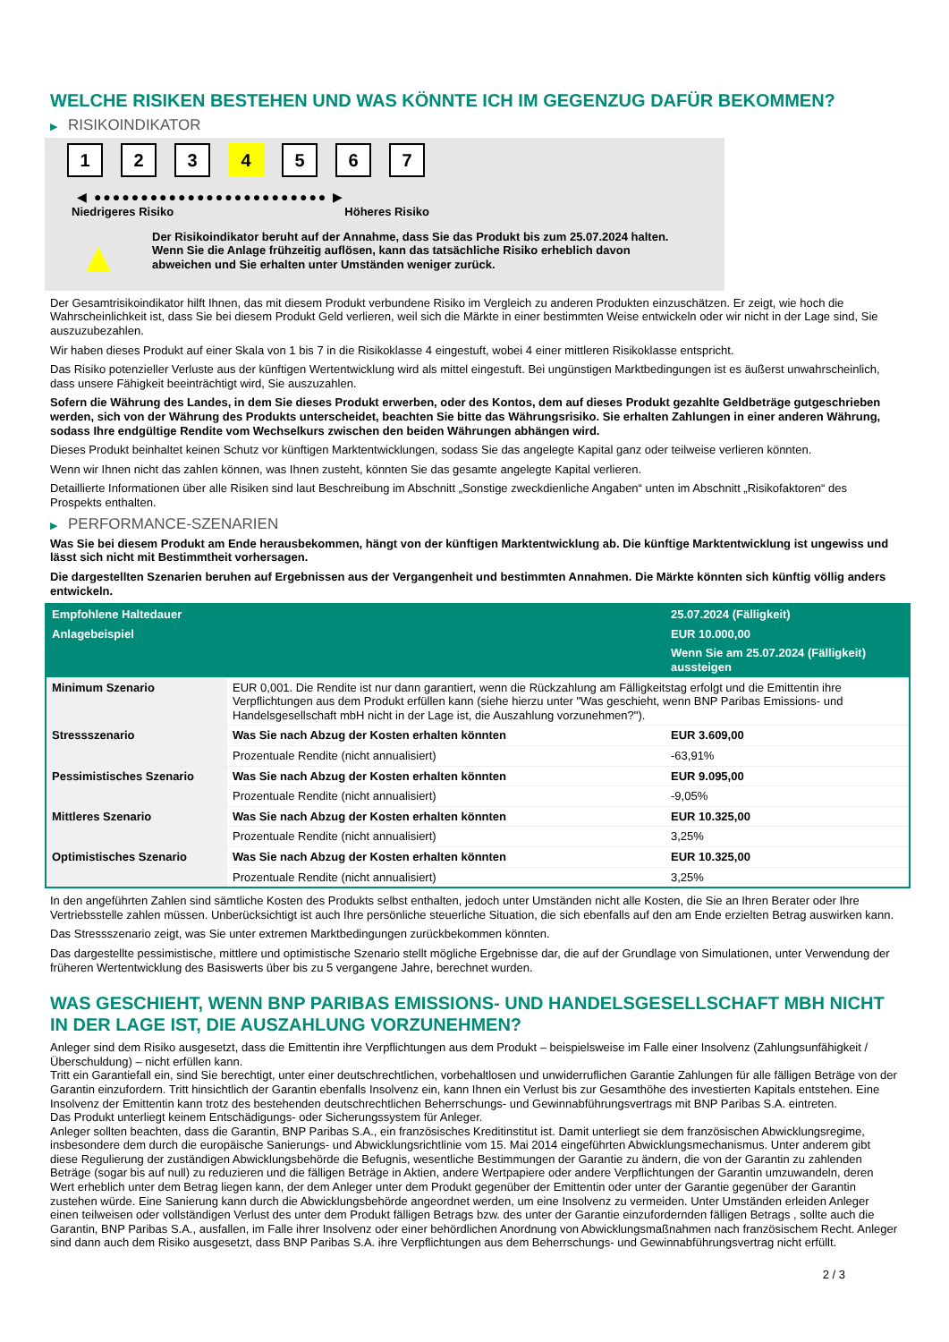WELCHE RISIKEN BESTEHEN UND WAS KÖNNTE ICH IM GEGENZUG DAFÜR BEKOMMEN?
▶ RISIKOINDIKATOR
1 2 3 4 5 6 7
◀ ●●●●●●●●●●●●●●●●●●●●●●●●● ▶
Niedrigeres Risiko Höheres Risiko
▲
Der Risikoindikator beruht auf der Annahme, dass Sie das Produkt bis zum 25.07.2024 halten.
Wenn Sie die Anlage frühzeitig auflösen, kann das tatsächliche Risiko erheblich davon abweichen und Sie erhalten unter Umständen weniger zurück.
Der Gesamtrisikoindikator hilft Ihnen, das mit diesem Produkt verbundene Risiko im Vergleich zu anderen Produkten einzuschätzen. Er zeigt, wie hoch die Wahrscheinlichkeit ist, dass Sie bei diesem Produkt Geld verlieren, weil sich die Märkte in einer bestimmten Weise entwickeln oder wir nicht in der Lage sind, Sie auszuzubezahlen.
Wir haben dieses Produkt auf einer Skala von 1 bis 7 in die Risikoklasse 4 eingestuft, wobei 4 einer mittleren Risikoklasse entspricht.
Das Risiko potenzieller Verluste aus der künftigen Wertentwicklung wird als mittel eingestuft. Bei ungünstigen Marktbedingungen ist es äußerst unwahrscheinlich, dass unsere Fähigkeit beeinträchtigt wird, Sie auszuzahlen.
Sofern die Währung des Landes, in dem Sie dieses Produkt erwerben, oder des Kontos, dem auf dieses Produkt gezahlte Geldbeträge gutgeschrieben werden, sich von der Währung des Produkts unterscheidet, beachten Sie bitte das Währungsrisiko. Sie erhalten Zahlungen in einer anderen Währung, sodass Ihre endgültige Rendite vom Wechselkurs zwischen den beiden Währungen abhängen wird.
Dieses Produkt beinhaltet keinen Schutz vor künftigen Marktentwicklungen, sodass Sie das angelegte Kapital ganz oder teilweise verlieren könnten.
Wenn wir Ihnen nicht das zahlen können, was Ihnen zusteht, könnten Sie das gesamte angelegte Kapital verlieren.
Detaillierte Informationen über alle Risiken sind laut Beschreibung im Abschnitt „Sonstige zweckdienliche Angaben“ unten im Abschnitt „Risikofaktoren“ des Prospekts enthalten.
▶ PERFORMANCE-SZENARIEN
Was Sie bei diesem Produkt am Ende herausbekommen, hängt von der künftigen Marktentwicklung ab. Die künftige Marktentwicklung ist ungewiss und lässt sich nicht mit Bestimmtheit vorhersagen.
Die dargestellten Szenarien beruhen auf Ergebnissen aus der Vergangenheit und bestimmten Annahmen. Die Märkte könnten sich künftig völlig anders entwickeln.
| Empfohlene Haltedauer | | 25.07.2024 (Fälligkeit) |
| --- | --- | --- |
| Anlagebeispiel | | EUR 10.000,00 |
| | | Wenn Sie am 25.07.2024 (Fälligkeit) aussteigen |
| Minimum Szenario | EUR 0,001. Die Rendite ist nur dann garantiert, wenn die Rückzahlung am Fälligkeitstag erfolgt und die Emittentin ihre Verpflichtungen aus dem Produkt erfüllen kann (siehe hierzu unter "Was geschieht, wenn BNP Paribas Emissions- und Handelsgesellschaft mbH nicht in der Lage ist, die Auszahlung vorzunehmen?"). | |
| Stressszenario | Was Sie nach Abzug der Kosten erhalten könnten | EUR 3.609,00 |
| | Prozentuale Rendite (nicht annualisiert) | -63,91% |
| Pessimistisches Szenario | Was Sie nach Abzug der Kosten erhalten könnten | EUR 9.095,00 |
| | Prozentuale Rendite (nicht annualisiert) | -9,05% |
| Mittleres Szenario | Was Sie nach Abzug der Kosten erhalten könnten | EUR 10.325,00 |
| | Prozentuale Rendite (nicht annualisiert) | 3,25% |
| Optimistisches Szenario | Was Sie nach Abzug der Kosten erhalten könnten | EUR 10.325,00 |
| | Prozentuale Rendite (nicht annualisiert) | 3,25% |
In den angeführten Zahlen sind sämtliche Kosten des Produkts selbst enthalten, jedoch unter Umständen nicht alle Kosten, die Sie an Ihren Berater oder Ihre Vertriebsstelle zahlen müssen. Unberücksichtigt ist auch Ihre persönliche steuerliche Situation, die sich ebenfalls auf den am Ende erzielten Betrag auswirken kann.
Das Stressszenario zeigt, was Sie unter extremen Marktbedingungen zurückbekommen könnten.
Das dargestellte pessimistische, mittlere und optimistische Szenario stellt mögliche Ergebnisse dar, die auf der Grundlage von Simulationen, unter Verwendung der früheren Wertentwicklung des Basiswerts über bis zu 5 vergangene Jahre, berechnet wurden.
WAS GESCHIEHT, WENN BNP PARIBAS EMISSIONS- UND HANDELSGESELLSCHAFT MBH NICHT IN DER LAGE IST, DIE AUSZAHLUNG VORZUNEHMEN?
Anleger sind dem Risiko ausgesetzt, dass die Emittentin ihre Verpflichtungen aus dem Produkt – beispielsweise im Falle einer Insolvenz (Zahlungsunfähigkeit / Überschuldung) – nicht erfüllen kann.
Tritt ein Garantiefall ein, sind Sie berechtigt, unter einer deutschrechtlichen, vorbehaltlosen und unwiderruflichen Garantie Zahlungen für alle fälligen Beträge von der Garantin einzufordern. Tritt hinsichtlich der Garantin ebenfalls Insolvenz ein, kann Ihnen ein Verlust bis zur Gesamthöhe des investierten Kapitals entstehen. Eine Insolvenz der Emittentin kann trotz des bestehenden deutschrechtlichen Beherrschungs- und Gewinnabführungsvertrags mit BNP Paribas S.A. eintreten.
Das Produkt unterliegt keinem Entschädigungs- oder Sicherungssystem für Anleger.
Anleger sollten beachten, dass die Garantin, BNP Paribas S.A., ein französisches Kreditinstitut ist. Damit unterliegt sie dem französischen Abwicklungsregime, insbesondere dem durch die europäische Sanierungs- und Abwicklungsrichtlinie vom 15. Mai 2014 eingeführten Abwicklungsmechanismus. Unter anderem gibt diese Regulierung der zuständigen Abwicklungsbehörde die Befugnis, wesentliche Bestimmungen der Garantie zu ändern, die von der Garantin zu zahlenden Beträge (sogar bis auf null) zu reduzieren und die fälligen Beträge in Aktien, andere Wertpapiere oder andere Verpflichtungen der Garantin umzuwandeln, deren Wert erheblich unter dem Betrag liegen kann, der dem Anleger unter dem Produkt gegenüber der Emittentin oder unter der Garantie gegenüber der Garantin zustehen würde. Eine Sanierung kann durch die Abwicklungsbehörde angeordnet werden, um eine Insolvenz zu vermeiden. Unter Umständen erleiden Anleger einen teilweisen oder vollständigen Verlust des unter dem Produkt fälligen Betrags bzw. des unter der Garantie einzufordernden fälligen Betrags , sollte auch die Garantin, BNP Paribas S.A., ausfallen, im Falle ihrer Insolvenz oder einer behördlichen Anordnung von Abwicklungsmaßnahmen nach französischem Recht. Anleger sind dann auch dem Risiko ausgesetzt, dass BNP Paribas S.A. ihre Verpflichtungen aus dem Beherrschungs- und Gewinnabführungsvertrag nicht erfüllt.
2 / 3